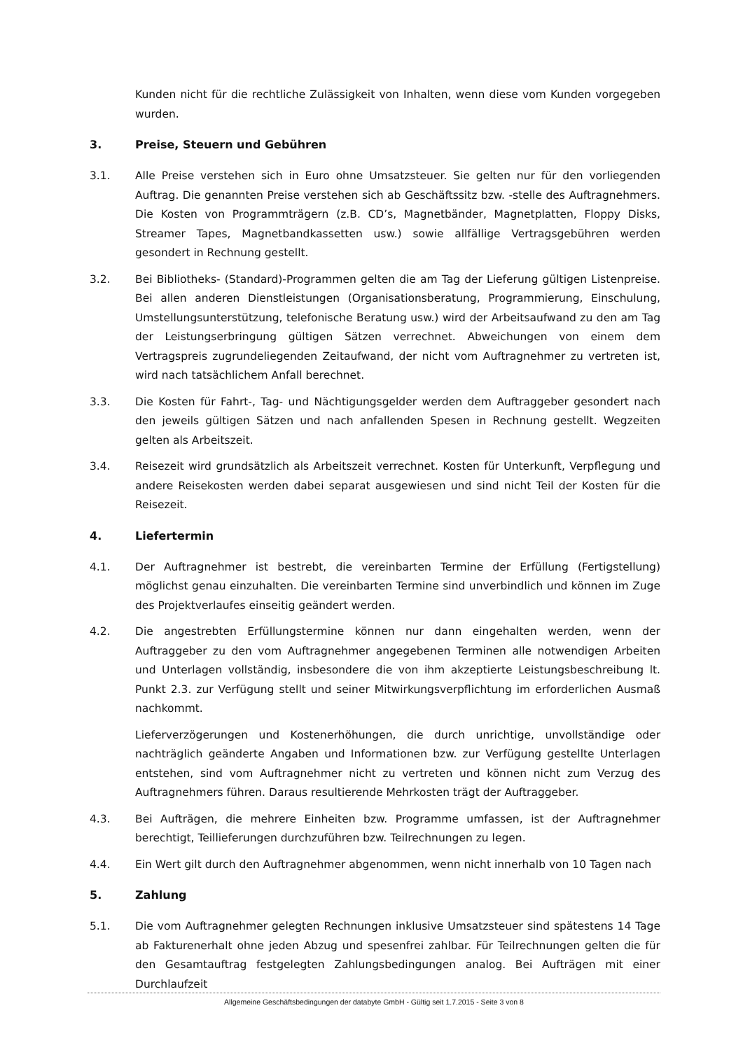Kunden nicht für die rechtliche Zulässigkeit von Inhalten, wenn diese vom Kunden vorgegeben wurden.
3. Preise, Steuern und Gebühren
3.1. Alle Preise verstehen sich in Euro ohne Umsatzsteuer. Sie gelten nur für den vorliegenden Auftrag. Die genannten Preise verstehen sich ab Geschäftssitz bzw. -stelle des Auftragnehmers. Die Kosten von Programmträgern (z.B. CD’s, Magnetbänder, Magnetplatten, Floppy Disks, Streamer Tapes, Magnetbandkassetten usw.) sowie allfällige Vertragsgebühren werden gesondert in Rechnung gestellt.
3.2. Bei Bibliotheks- (Standard)-Programmen gelten die am Tag der Lieferung gültigen Listenpreise. Bei allen anderen Dienstleistungen (Organisationsberatung, Programmierung, Einschulung, Umstellungsunterstützung, telefonische Beratung usw.) wird der Arbeitsaufwand zu den am Tag der Leistungserbringung gültigen Sätzen verrechnet. Abweichungen von einem dem Vertragspreis zugrundeliegenden Zeitaufwand, der nicht vom Auftragnehmer zu vertreten ist, wird nach tatsächlichem Anfall berechnet.
3.3. Die Kosten für Fahrt-, Tag- und Nächtigungsgelder werden dem Auftraggeber gesondert nach den jeweils gültigen Sätzen und nach anfallenden Spesen in Rechnung gestellt. Wegzeiten gelten als Arbeitszeit.
3.4. Reisezeit wird grundsätzlich als Arbeitszeit verrechnet. Kosten für Unterkunft, Verpflegung und andere Reisekosten werden dabei separat ausgewiesen und sind nicht Teil der Kosten für die Reisezeit.
4. Liefertermin
4.1. Der Auftragnehmer ist bestrebt, die vereinbarten Termine der Erfüllung (Fertigstellung) möglichst genau einzuhalten. Die vereinbarten Termine sind unverbindlich und können im Zuge des Projektverlaufes einseitig geändert werden.
4.2. Die angestrebten Erfüllungstermine können nur dann eingehalten werden, wenn der Auftraggeber zu den vom Auftragnehmer angegebenen Terminen alle notwendigen Arbeiten und Unterlagen vollständig, insbesondere die von ihm akzeptierte Leistungsbeschreibung lt. Punkt 2.3. zur Verfügung stellt und seiner Mitwirkungsverpflichtung im erforderlichen Ausmaß nachkommt.
Lieferverzögerungen und Kostenerhöhungen, die durch unrichtige, unvollständige oder nachträglich geänderte Angaben und Informationen bzw. zur Verfügung gestellte Unterlagen entstehen, sind vom Auftragnehmer nicht zu vertreten und können nicht zum Verzug des Auftragnehmers führen. Daraus resultierende Mehrkosten trägt der Auftraggeber.
4.3. Bei Aufträgen, die mehrere Einheiten bzw. Programme umfassen, ist der Auftragnehmer berechtigt, Teillieferungen durchzuführen bzw. Teilrechnungen zu legen.
4.4. Ein Wert gilt durch den Auftragnehmer abgenommen, wenn nicht innerhalb von 10 Tagen nach
5. Zahlung
5.1. Die vom Auftragnehmer gelegten Rechnungen inklusive Umsatzsteuer sind spätestens 14 Tage ab Fakturenerhalt ohne jeden Abzug und spesenfrei zahlbar. Für Teilrechnungen gelten die für den Gesamtauftrag festgelegten Zahlungsbedingungen analog. Bei Aufträgen mit einer Durchlaufzeit
Allgemeine Geschäftsbedingungen der databyte GmbH - Gültig seit 1.7.2015 - Seite 3 von 8